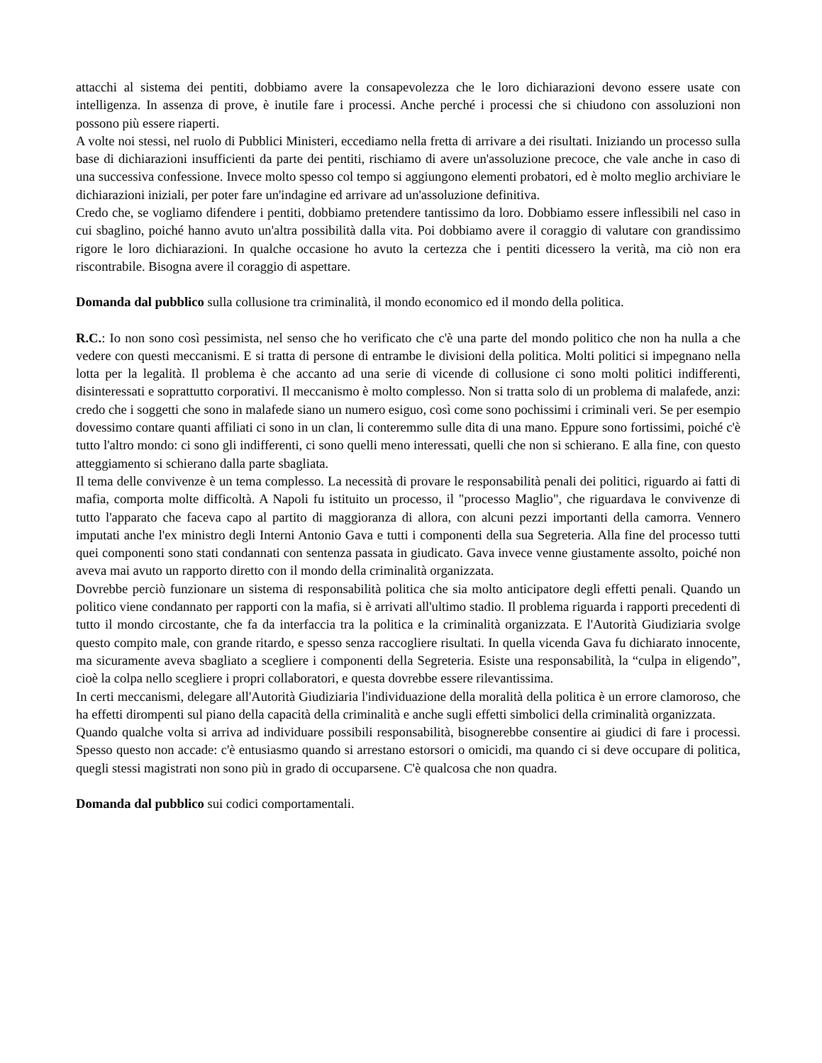attacchi al sistema dei pentiti, dobbiamo avere la consapevolezza che le loro dichiarazioni devono essere usate con intelligenza. In assenza di prove, è inutile fare i processi. Anche perché i processi che si chiudono con assoluzioni non possono più essere riaperti.
A volte noi stessi, nel ruolo di Pubblici Ministeri, eccediamo nella fretta di arrivare a dei risultati. Iniziando un processo sulla base di dichiarazioni insufficienti da parte dei pentiti, rischiamo di avere un'assoluzione precoce, che vale anche in caso di una successiva confessione. Invece molto spesso col tempo si aggiungono elementi probatori, ed è molto meglio archiviare le dichiarazioni iniziali, per poter fare un'indagine ed arrivare ad un'assoluzione definitiva.
Credo che, se vogliamo difendere i pentiti, dobbiamo pretendere tantissimo da loro. Dobbiamo essere inflessibili nel caso in cui sbaglino, poiché hanno avuto un'altra possibilità dalla vita. Poi dobbiamo avere il coraggio di valutare con grandissimo rigore le loro dichiarazioni. In qualche occasione ho avuto la certezza che i pentiti dicessero la verità, ma ciò non era riscontrabile. Bisogna avere il coraggio di aspettare.
Domanda dal pubblico sulla collusione tra criminalità, il mondo economico ed il mondo della politica.
R.C.: Io non sono così pessimista, nel senso che ho verificato che c'è una parte del mondo politico che non ha nulla a che vedere con questi meccanismi. E si tratta di persone di entrambe le divisioni della politica. Molti politici si impegnano nella lotta per la legalità. Il problema è che accanto ad una serie di vicende di collusione ci sono molti politici indifferenti, disinteressati e soprattutto corporativi. Il meccanismo è molto complesso. Non si tratta solo di un problema di malafede, anzi: credo che i soggetti che sono in malafede siano un numero esiguo, così come sono pochissimi i criminali veri. Se per esempio dovessimo contare quanti affiliati ci sono in un clan, li conteremmo sulle dita di una mano. Eppure sono fortissimi, poiché c'è tutto l'altro mondo: ci sono gli indifferenti, ci sono quelli meno interessati, quelli che non si schierano. E alla fine, con questo atteggiamento si schierano dalla parte sbagliata.
Il tema delle convivenze è un tema complesso. La necessità di provare le responsabilità penali dei politici, riguardo ai fatti di mafia, comporta molte difficoltà. A Napoli fu istituito un processo, il "processo Maglio", che riguardava le convivenze di tutto l'apparato che faceva capo al partito di maggioranza di allora, con alcuni pezzi importanti della camorra. Vennero imputati anche l'ex ministro degli Interni Antonio Gava e tutti i componenti della sua Segreteria. Alla fine del processo tutti quei componenti sono stati condannati con sentenza passata in giudicato. Gava invece venne giustamente assolto, poiché non aveva mai avuto un rapporto diretto con il mondo della criminalità organizzata.
Dovrebbe perciò funzionare un sistema di responsabilità politica che sia molto anticipatore degli effetti penali. Quando un politico viene condannato per rapporti con la mafia, si è arrivati all'ultimo stadio. Il problema riguarda i rapporti precedenti di tutto il mondo circostante, che fa da interfaccia tra la politica e la criminalità organizzata. E l'Autorità Giudiziaria svolge questo compito male, con grande ritardo, e spesso senza raccogliere risultati. In quella vicenda Gava fu dichiarato innocente, ma sicuramente aveva sbagliato a scegliere i componenti della Segreteria. Esiste una responsabilità, la “culpa in eligendo”, cioè la colpa nello scegliere i propri collaboratori, e questa dovrebbe essere rilevantissima.
In certi meccanismi, delegare all'Autorità Giudiziaria l'individuazione della moralità della politica è un errore clamoroso, che ha effetti dirompenti sul piano della capacità della criminalità e anche sugli effetti simbolici della criminalità organizzata.
Quando qualche volta si arriva ad individuare possibili responsabilità, bisognerebbe consentire ai giudici di fare i processi. Spesso questo non accade: c'è entusiasmo quando si arrestano estorsori o omicidi, ma quando ci si deve occupare di politica, quegli stessi magistrati non sono più in grado di occuparsene. C'è qualcosa che non quadra.
Domanda dal pubblico sui codici comportamentali.